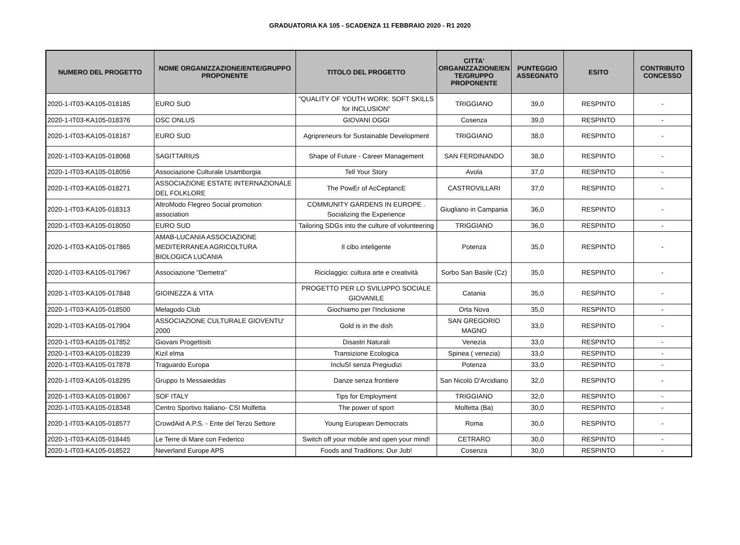GRADUATORIA KA 105 - SCADENZA 11 FEBBRAIO 2020 - R1 2020
| NUMERO DEL PROGETTO | NOME ORGANIZZAZIONE/ENTE/GRUPPO PROPONENTE | TITOLO DEL PROGETTO | CITTA' ORGANIZZAZIONE/EN TE/GRUPPO PROPONENTE | PUNTEGGIO ASSEGNATO | ESITO | CONTRIBUTO CONCESSO |
| --- | --- | --- | --- | --- | --- | --- |
| 2020-1-IT03-KA105-018185 | EURO SUD | "QUALITY OF YOUTH WORK: SOFT SKILLS for INCLUSION" | TRIGGIANO | 39,0 | RESPINTO | - |
| 2020-1-IT03-KA105-018376 | OSC ONLUS | GIOVANI OGGI | Cosenza | 39,0 | RESPINTO | - |
| 2020-1-IT03-KA105-018167 | EURO SUD | Agripreneurs for Sustainable Development | TRIGGIANO | 38,0 | RESPINTO | - |
| 2020-1-IT03-KA105-018068 | SAGITTARIUS | Shape of Future - Career Management | SAN FERDINANDO | 38,0 | RESPINTO | - |
| 2020-1-IT03-KA105-018056 | Associazione Culturale Usamborgia | Tell Your Story | Avola | 37,0 | RESPINTO | - |
| 2020-1-IT03-KA105-018271 | ASSOCIAZIONE ESTATE INTERNAZIONALE DEL FOLKLORE | The PowEr of AcCeptancE | CASTROVILLARI | 37,0 | RESPINTO | - |
| 2020-1-IT03-KA105-018313 | AltroModo Flegreo Social promotion association | COMMUNITY GARDENS IN EUROPE . Socializing the Experience | Giugliano in Campania | 36,0 | RESPINTO | - |
| 2020-1-IT03-KA105-018050 | EURO SUD | Tailoring SDGs into the culture of volunteering | TRIGGIANO | 36,0 | RESPINTO | - |
| 2020-1-IT03-KA105-017865 | AMAB-LUCANIA ASSOCIAZIONE MEDITERRANEA AGRICOLTURA BIOLOGICA LUCANIA | Il cibo inteligente | Potenza | 35,0 | RESPINTO | - |
| 2020-1-IT03-KA105-017967 | Associazione "Demetra" | Riciclaggio: cultura arte e creatività | Sorbo San Basile (Cz) | 35,0 | RESPINTO | - |
| 2020-1-IT03-KA105-017848 | GIOINEZZA & VITA | PROGETTO PER LO SVILUPPO SOCIALE GIOVANILE | Catania | 35,0 | RESPINTO | - |
| 2020-1-IT03-KA105-018500 | Melagodo Club | Giochiamo per l'Inclusione | Orta Nova | 35,0 | RESPINTO | - |
| 2020-1-IT03-KA105-017904 | ASSOCIAZIONE CULTURALE GIOVENTU' 2000 | Gold is in the dish | SAN GREGORIO MAGNO | 33,0 | RESPINTO | - |
| 2020-1-IT03-KA105-017852 | Giovani Progettisiti | Disastri Naturali | Venezia | 33,0 | RESPINTO | - |
| 2020-1-IT03-KA105-018239 | Kizil elma | Transizione Ecologica | Spinea ( venezia) | 33,0 | RESPINTO | - |
| 2020-1-IT03-KA105-017878 | Traguardo Europa | IncluSI senza Pregiudizi | Potenza | 33,0 | RESPINTO | - |
| 2020-1-IT03-KA105-018295 | Gruppo Is Messaieddas | Danze senza frontiere | San Nicolò D'Arcidiano | 32,0 | RESPINTO | - |
| 2020-1-IT03-KA105-018067 | SOF ITALY | Tips for Employment | TRIGGIANO | 32,0 | RESPINTO | - |
| 2020-1-IT03-KA105-018348 | Centro Sportivo Italiano- CSI Molfetta | The power of sport | Molfetta (Ba) | 30,0 | RESPINTO | - |
| 2020-1-IT03-KA105-018577 | CrowdAid A.P.S. - Ente del Terzo Settore | Young European Democrats | Roma | 30,0 | RESPINTO | - |
| 2020-1-IT03-KA105-018445 | Le Terre di Mare con Federico | Switch off your mobile and open your mind! | CETRARO | 30,0 | RESPINTO | - |
| 2020-1-IT03-KA105-018522 | Neverland Europe APS | Foods and Traditions: Our Job! | Cosenza | 30,0 | RESPINTO | - |